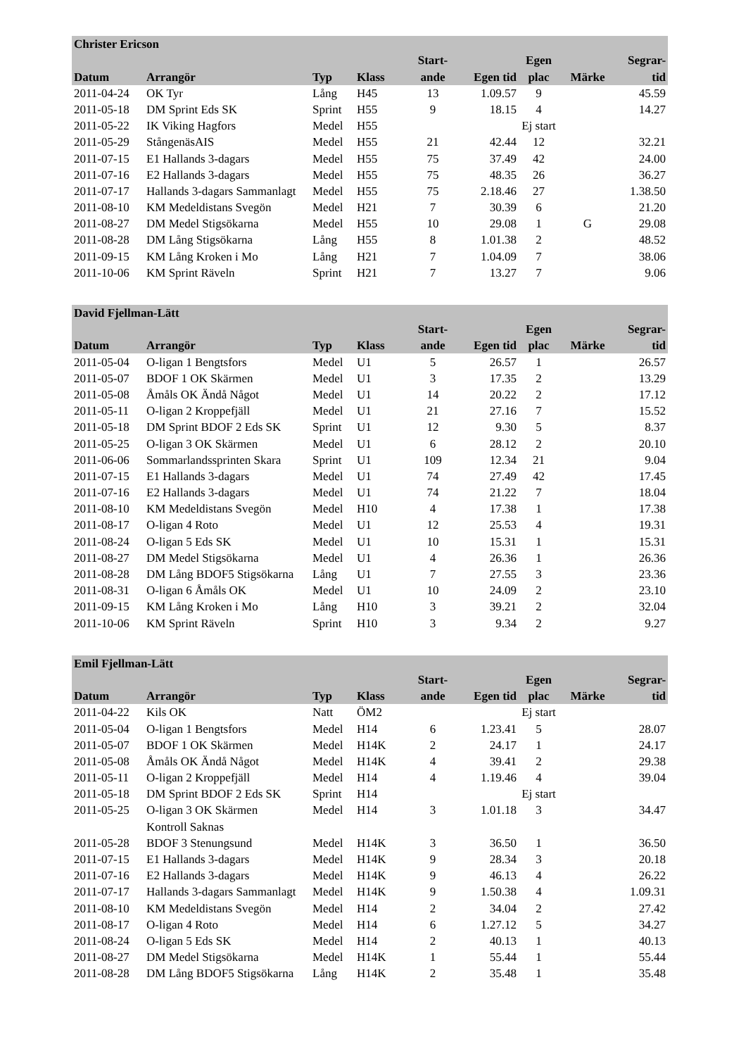| Christer Ericson | | | | | | | | |
| --- | --- | --- | --- | --- | --- | --- | --- | --- |
| | | | | Start- | | Egen | | Segrar- |
| Datum | Arrangör | Typ | Klass | ande | Egen tid | plac | Märke | tid |
| 2011-04-24 | OK Tyr | Lång | H45 | 13 | 1.09.57 | 9 | | 45.59 |
| 2011-05-18 | DM Sprint Eds SK | Sprint | H55 | 9 | 18.15 | 4 | | 14.27 |
| 2011-05-22 | IK Viking Hagfors | Medel | H55 | | | Ej start | | |
| 2011-05-29 | StångenäsAIS | Medel | H55 | 21 | 42.44 | 12 | | 32.21 |
| 2011-07-15 | E1 Hallands 3-dagars | Medel | H55 | 75 | 37.49 | 42 | | 24.00 |
| 2011-07-16 | E2 Hallands 3-dagars | Medel | H55 | 75 | 48.35 | 26 | | 36.27 |
| 2011-07-17 | Hallands 3-dagars Sammanlagt | Medel | H55 | 75 | 2.18.46 | 27 | | 1.38.50 |
| 2011-08-10 | KM Medeldistans Svegön | Medel | H21 | 7 | 30.39 | 6 | | 21.20 |
| 2011-08-27 | DM Medel Stigsökarna | Medel | H55 | 10 | 29.08 | 1 | G | 29.08 |
| 2011-08-28 | DM Lång Stigsökarna | Lång | H55 | 8 | 1.01.38 | 2 | | 48.52 |
| 2011-09-15 | KM Lång Kroken i Mo | Lång | H21 | 7 | 1.04.09 | 7 | | 38.06 |
| 2011-10-06 | KM Sprint Räveln | Sprint | H21 | 7 | 13.27 | 7 | | 9.06 |
| David Fjellman-Lätt | | | | | | | | |
| --- | --- | --- | --- | --- | --- | --- | --- | --- |
| | | | | Start- | | Egen | | Segrar- |
| Datum | Arrangör | Typ | Klass | ande | Egen tid | plac | Märke | tid |
| 2011-05-04 | O-ligan 1 Bengtsfors | Medel | U1 | 5 | 26.57 | 1 | | 26.57 |
| 2011-05-07 | BDOF 1 OK Skärmen | Medel | U1 | 3 | 17.35 | 2 | | 13.29 |
| 2011-05-08 | Åmåls OK Ändå Något | Medel | U1 | 14 | 20.22 | 2 | | 17.12 |
| 2011-05-11 | O-ligan 2 Kroppefjäll | Medel | U1 | 21 | 27.16 | 7 | | 15.52 |
| 2011-05-18 | DM Sprint BDOF 2 Eds SK | Sprint | U1 | 12 | 9.30 | 5 | | 8.37 |
| 2011-05-25 | O-ligan 3 OK Skärmen | Medel | U1 | 6 | 28.12 | 2 | | 20.10 |
| 2011-06-06 | Sommarlandssprinten Skara | Sprint | U1 | 109 | 12.34 | 21 | | 9.04 |
| 2011-07-15 | E1 Hallands 3-dagars | Medel | U1 | 74 | 27.49 | 42 | | 17.45 |
| 2011-07-16 | E2 Hallands 3-dagars | Medel | U1 | 74 | 21.22 | 7 | | 18.04 |
| 2011-08-10 | KM Medeldistans Svegön | Medel | H10 | 4 | 17.38 | 1 | | 17.38 |
| 2011-08-17 | O-ligan 4 Roto | Medel | U1 | 12 | 25.53 | 4 | | 19.31 |
| 2011-08-24 | O-ligan 5 Eds SK | Medel | U1 | 10 | 15.31 | 1 | | 15.31 |
| 2011-08-27 | DM Medel Stigsökarna | Medel | U1 | 4 | 26.36 | 1 | | 26.36 |
| 2011-08-28 | DM Lång BDOF5 Stigsökarna | Lång | U1 | 7 | 27.55 | 3 | | 23.36 |
| 2011-08-31 | O-ligan 6 Åmåls OK | Medel | U1 | 10 | 24.09 | 2 | | 23.10 |
| 2011-09-15 | KM Lång Kroken i Mo | Lång | H10 | 3 | 39.21 | 2 | | 32.04 |
| 2011-10-06 | KM Sprint Räveln | Sprint | H10 | 3 | 9.34 | 2 | | 9.27 |
| Emil Fjellman-Lätt | | | | | | | | |
| --- | --- | --- | --- | --- | --- | --- | --- | --- |
| | | | | Start- | | Egen | | Segrar- |
| Datum | Arrangör | Typ | Klass | ande | Egen tid | plac | Märke | tid |
| 2011-04-22 | Kils OK | Natt | ÖM2 | | | Ej start | | |
| 2011-05-04 | O-ligan 1 Bengtsfors | Medel | H14 | 6 | 1.23.41 | 5 | | 28.07 |
| 2011-05-07 | BDOF 1 OK Skärmen | Medel | H14K | 2 | 24.17 | 1 | | 24.17 |
| 2011-05-08 | Åmåls OK Ändå Något | Medel | H14K | 4 | 39.41 | 2 | | 29.38 |
| 2011-05-11 | O-ligan 2 Kroppefjäll | Medel | H14 | 4 | 1.19.46 | 4 | | 39.04 |
| 2011-05-18 | DM Sprint BDOF 2 Eds SK | Sprint | H14 | | | Ej start | | |
| 2011-05-25 | O-ligan 3 OK Skärmen | Medel | H14 | 3 | 1.01.18 | 3 | | 34.47 |
| | Kontroll Saknas | | | | | | | |
| 2011-05-28 | BDOF 3 Stenungsund | Medel | H14K | 3 | 36.50 | 1 | | 36.50 |
| 2011-07-15 | E1 Hallands 3-dagars | Medel | H14K | 9 | 28.34 | 3 | | 20.18 |
| 2011-07-16 | E2 Hallands 3-dagars | Medel | H14K | 9 | 46.13 | 4 | | 26.22 |
| 2011-07-17 | Hallands 3-dagars Sammanlagt | Medel | H14K | 9 | 1.50.38 | 4 | | 1.09.31 |
| 2011-08-10 | KM Medeldistans Svegön | Medel | H14 | 2 | 34.04 | 2 | | 27.42 |
| 2011-08-17 | O-ligan 4 Roto | Medel | H14 | 6 | 1.27.12 | 5 | | 34.27 |
| 2011-08-24 | O-ligan 5 Eds SK | Medel | H14 | 2 | 40.13 | 1 | | 40.13 |
| 2011-08-27 | DM Medel Stigsökarna | Medel | H14K | 1 | 55.44 | 1 | | 55.44 |
| 2011-08-28 | DM Lång BDOF5 Stigsökarna | Lång | H14K | 2 | 35.48 | 1 | | 35.48 |